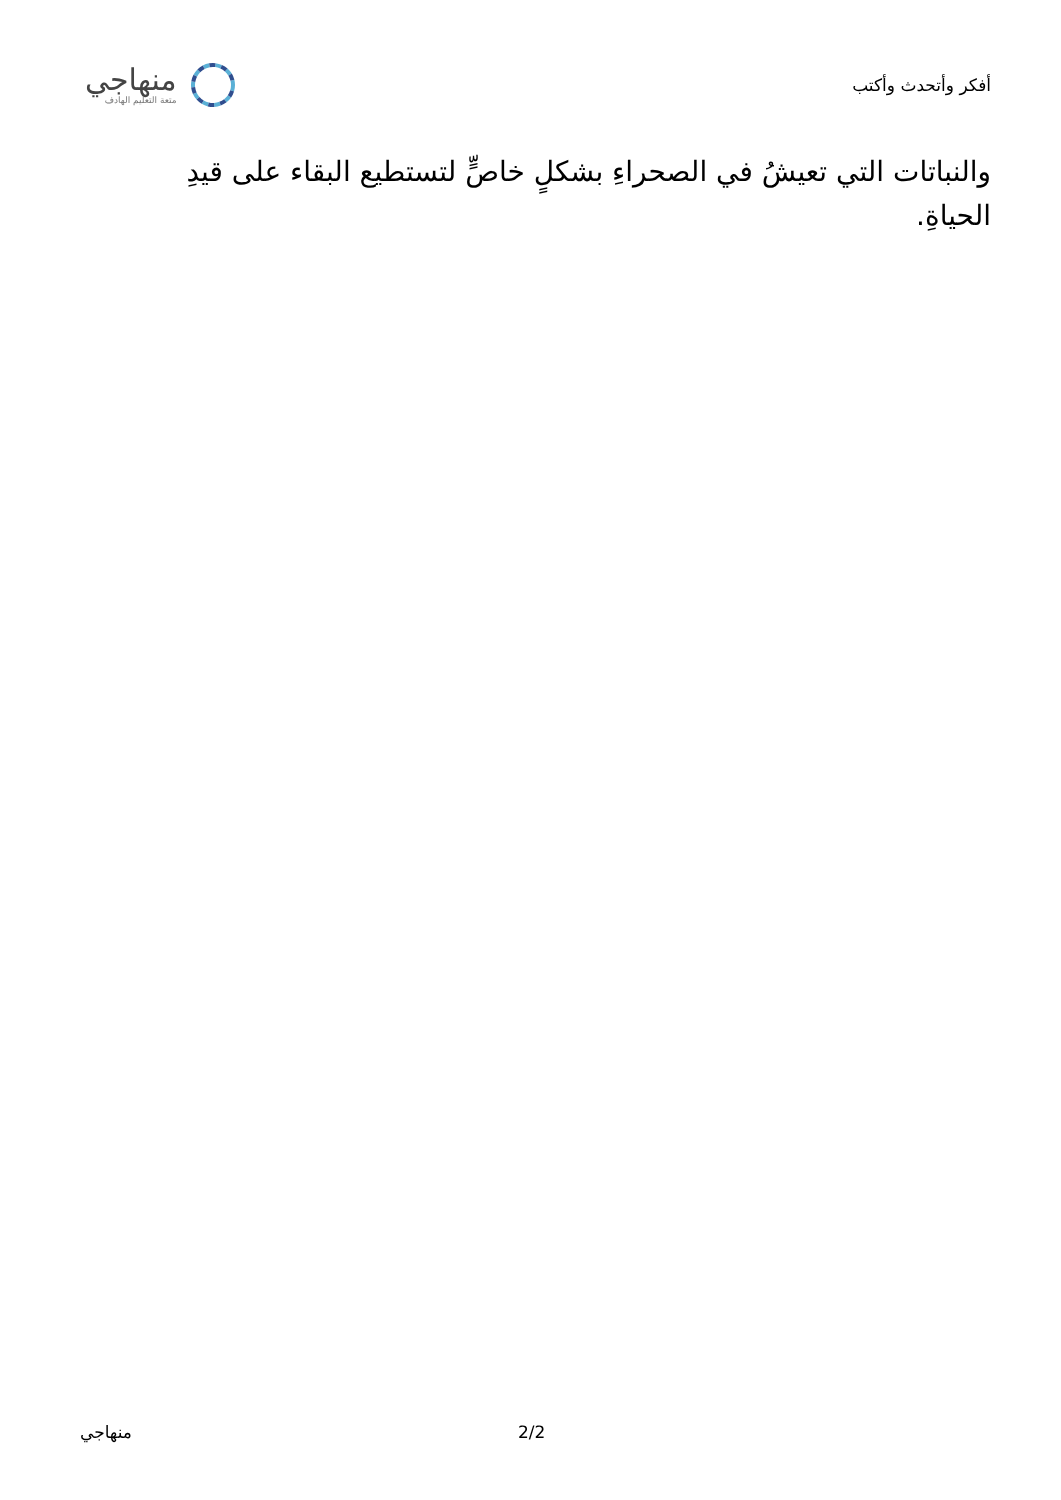منهاجي
متعة التعليم الهادف
أفكر وأتحدث وأكتب
والنباتات التي تعيشُ في الصحراءِ بشكلٍ خاصٍّ لتستطيع البقاء على قيدِ الحياةِ.
منهاجي 2/2